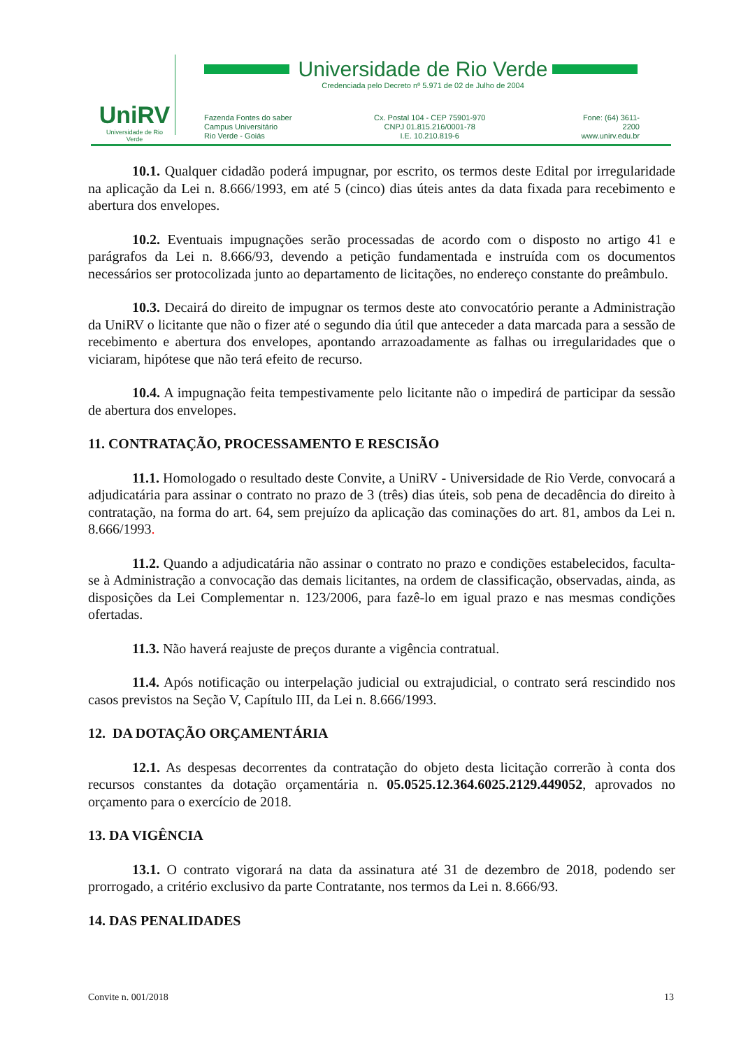UniRV
Universidade de Rio Verde
Universidade de Rio Verde
Credenciada pelo Decreto nº 5.971 de 02 de Julho de 2004
Fazenda Fontes do saber
Campus Universitário
Rio Verde - Goiás
Cx. Postal 104 - CEP 75901-970
CNPJ 01.815.216/0001-78
I.E. 10.210.819-6
Fone: (64) 3611-2200
www.unirv.edu.br
10.1. Qualquer cidadão poderá impugnar, por escrito, os termos deste Edital por irregularidade na aplicação da Lei n. 8.666/1993, em até 5 (cinco) dias úteis antes da data fixada para recebimento e abertura dos envelopes.
10.2. Eventuais impugnações serão processadas de acordo com o disposto no artigo 41 e parágrafos da Lei n. 8.666/93, devendo a petição fundamentada e instruída com os documentos necessários ser protocolizada junto ao departamento de licitações, no endereço constante do preâmbulo.
10.3. Decairá do direito de impugnar os termos deste ato convocatório perante a Administração da UniRV o licitante que não o fizer até o segundo dia útil que anteceder a data marcada para a sessão de recebimento e abertura dos envelopes, apontando arrazoadamente as falhas ou irregularidades que o viciaram, hipótese que não terá efeito de recurso.
10.4. A impugnação feita tempestivamente pelo licitante não o impedirá de participar da sessão de abertura dos envelopes.
11. CONTRATAÇÃO, PROCESSAMENTO E RESCISÃO
11.1. Homologado o resultado deste Convite, a UniRV - Universidade de Rio Verde, convocará a adjudicatária para assinar o contrato no prazo de 3 (três) dias úteis, sob pena de decadência do direito à contratação, na forma do art. 64, sem prejuízo da aplicação das cominações do art. 81, ambos da Lei n. 8.666/1993.
11.2. Quando a adjudicatária não assinar o contrato no prazo e condições estabelecidos, faculta-se à Administração a convocação das demais licitantes, na ordem de classificação, observadas, ainda, as disposições da Lei Complementar n. 123/2006, para fazê-lo em igual prazo e nas mesmas condições ofertadas.
11.3. Não haverá reajuste de preços durante a vigência contratual.
11.4. Após notificação ou interpelação judicial ou extrajudicial, o contrato será rescindido nos casos previstos na Seção V, Capítulo III, da Lei n. 8.666/1993.
12. DA DOTAÇÃO ORÇAMENTÁRIA
12.1. As despesas decorrentes da contratação do objeto desta licitação correrão à conta dos recursos constantes da dotação orçamentária n. 05.0525.12.364.6025.2129.449052, aprovados no orçamento para o exercício de 2018.
13. DA VIGÊNCIA
13.1. O contrato vigorará na data da assinatura até 31 de dezembro de 2018, podendo ser prorrogado, a critério exclusivo da parte Contratante, nos termos da Lei n. 8.666/93.
14. DAS PENALIDADES
Convite n. 001/2018 13